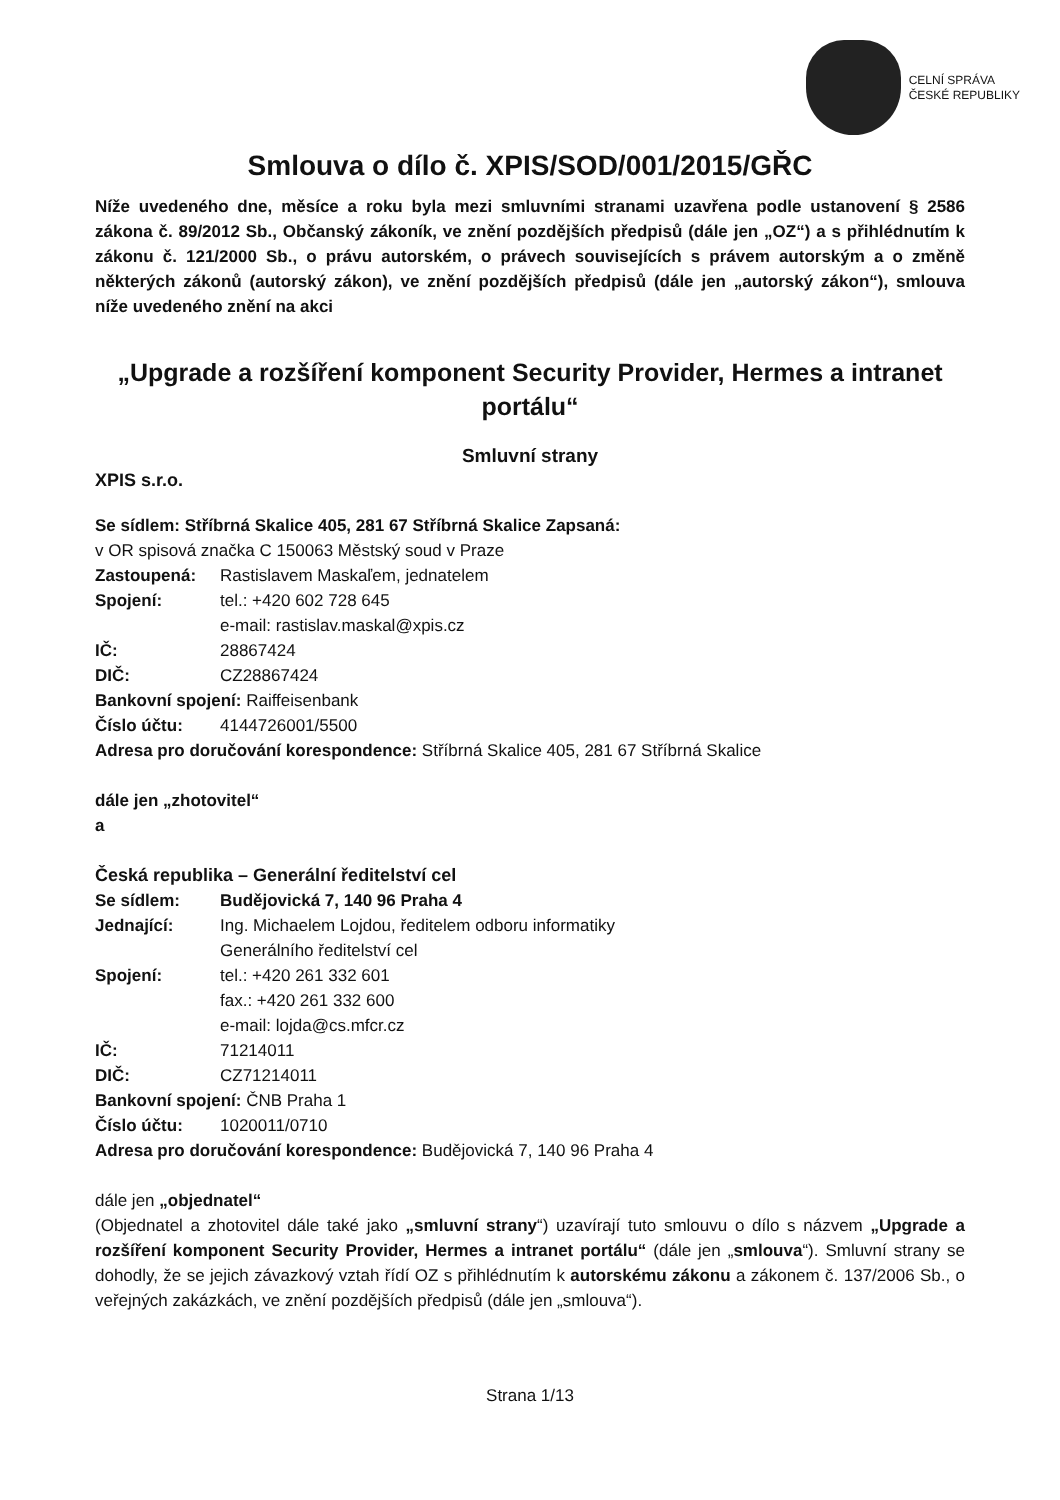CELNÍ SPRÁVA
ČESKÉ REPUBLIKY
Smlouva o dílo č. XPIS/SOD/001/2015/GŘC
Níže uvedeného dne, měsíce a roku byla mezi smluvními stranami uzavřena podle ustanovení § 2586 zákona č. 89/2012 Sb., Občanský zákoník, ve znění pozdějších předpisů (dále jen „OZ“) a s přihlédnutím k zákonu č. 121/2000 Sb., o právu autorském, o právech souvisejících s právem autorským a o změně některých zákonů (autorský zákon), ve znění pozdějších předpisů (dále jen „autorský zákon“), smlouva níže uvedeného znění na akci
„Upgrade a rozšíření komponent Security Provider, Hermes a intranet portálu“
Smluvní strany
XPIS s.r.o.
Se sídlem: Stříbrná Skalice 405, 281 67 Stříbrná Skalice Zapsaná:
v OR spisová značka C 150063 Městský soud v Praze
Zastoupená: Rastislavem Maskaľem, jednatelem
Spojení: tel.: +420 602 728 645
e-mail: rastislav.maskal@xpis.cz
IČ: 28867424
DIČ: CZ28867424
Bankovní spojení: Raiffeisenbank
Číslo účtu: 4144726001/5500
Adresa pro doručování korespondence: Stříbrná Skalice 405, 281 67 Stříbrná Skalice
dále jen „zhotovitel“
a
Česká republika – Generální ředitelství cel
Se sídlem: Budějovická 7, 140 96 Praha 4
Jednající: Ing. Michaelem Lojdou, ředitelem odboru informatiky
Generálního ředitelství cel
Spojení: tel.: +420 261 332 601
fax.: +420 261 332 600
e-mail: lojda@cs.mfcr.cz
IČ: 71214011
DIČ: CZ71214011
Bankovní spojení: ČNB Praha 1
Číslo účtu: 1020011/0710
Adresa pro doručování korespondence: Budějovická 7, 140 96 Praha 4
dále jen „objednatel“
(Objednatel a zhotovitel dále také jako „smluvní strany“) uzavírají tuto smlouvu o dílo s názvem „Upgrade a rozšíření komponent Security Provider, Hermes a intranet portálu“ (dále jen „smlouva“). Smluvní strany se dohodly, že se jejich závazkový vztah řídí OZ s přihlédnutím k autorskému zákonu a zákonem č. 137/2006 Sb., o veřejných zakázkách, ve znění pozdějších předpisů (dále jen „smlouva“).
Strana 1/13